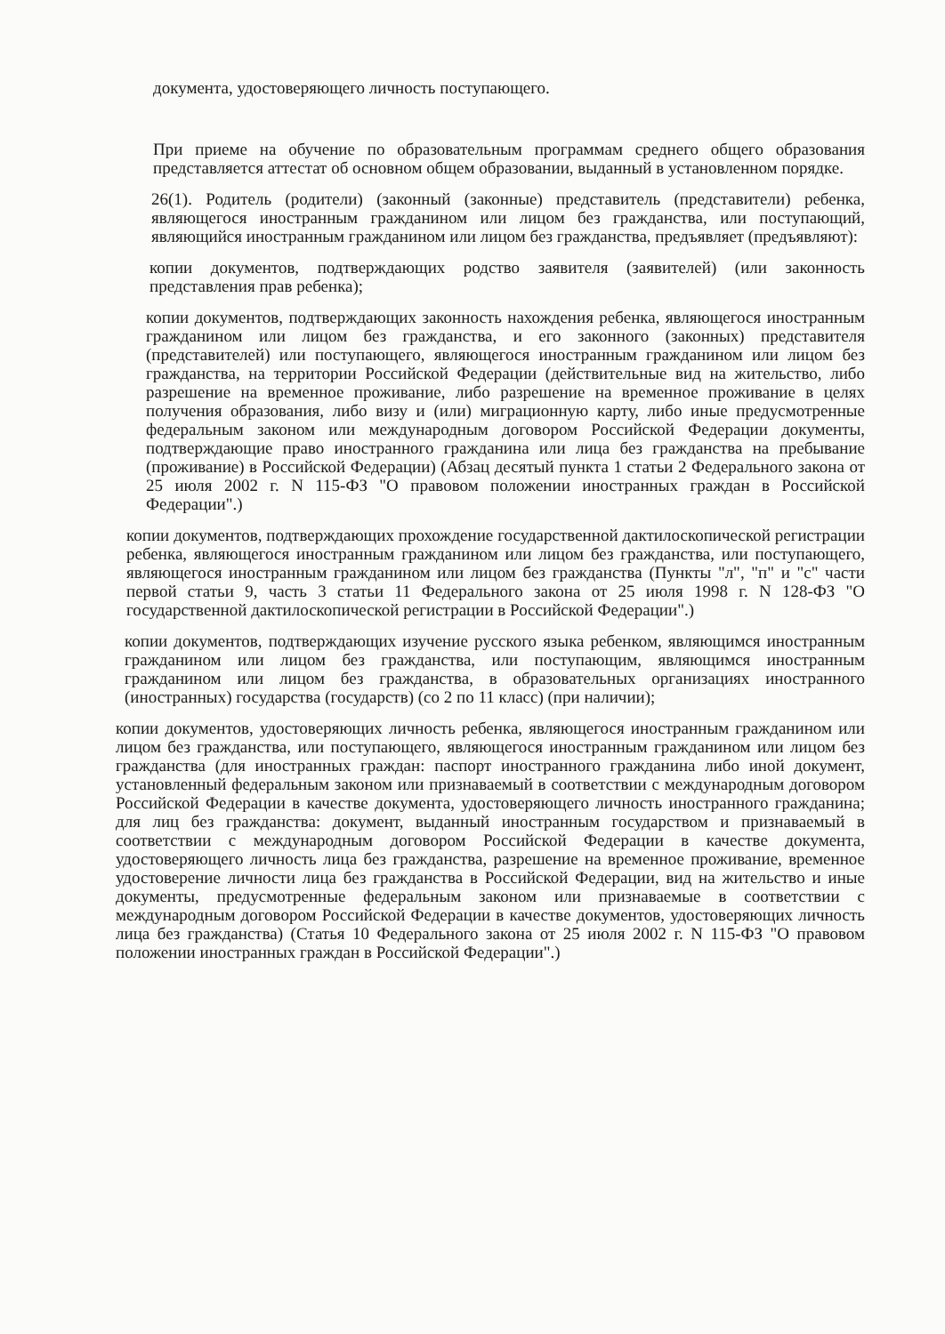документа, удостоверяющего личность поступающего.
При приеме на обучение по образовательным программам среднего общего образования представляется аттестат об основном общем образовании, выданный в установленном порядке.
26(1). Родитель (родители) (законный (законные) представитель (представители) ребенка, являющегося иностранным гражданином или лицом без гражданства, или поступающий, являющийся иностранным гражданином или лицом без гражданства, предъявляет (предъявляют):
копии документов, подтверждающих родство заявителя (заявителей) (или законность представления прав ребенка);
копии документов, подтверждающих законность нахождения ребенка, являющегося иностранным гражданином или лицом без гражданства, и его законного (законных) представителя (представителей) или поступающего, являющегося иностранным гражданином или лицом без гражданства, на территории Российской Федерации (действительные вид на жительство, либо разрешение на временное проживание, либо разрешение на временное проживание в целях получения образования, либо визу и (или) миграционную карту, либо иные предусмотренные федеральным законом или международным договором Российской Федерации документы, подтверждающие право иностранного гражданина или лица без гражданства на пребывание (проживание) в Российской Федерации) (Абзац десятый пункта 1 статьи 2 Федерального закона от 25 июля 2002 г. N 115-ФЗ "О правовом положении иностранных граждан в Российской Федерации".)
копии документов, подтверждающих прохождение государственной дактилоскопической регистрации ребенка, являющегося иностранным гражданином или лицом без гражданства, или поступающего, являющегося иностранным гражданином или лицом без гражданства (Пункты "л", "п" и "с" части первой статьи 9, часть 3 статьи 11 Федерального закона от 25 июля 1998 г. N 128-ФЗ "О государственной дактилоскопической регистрации в Российской Федерации".)
копии документов, подтверждающих изучение русского языка ребенком, являющимся иностранным гражданином или лицом без гражданства, или поступающим, являющимся иностранным гражданином или лицом без гражданства, в образовательных организациях иностранного (иностранных) государства (государств) (со 2 по 11 класс) (при наличии);
копии документов, удостоверяющих личность ребенка, являющегося иностранным гражданином или лицом без гражданства, или поступающего, являющегося иностранным гражданином или лицом без гражданства (для иностранных граждан: паспорт иностранного гражданина либо иной документ, установленный федеральным законом или признаваемый в соответствии с международным договором Российской Федерации в качестве документа, удостоверяющего личность иностранного гражданина; для лиц без гражданства: документ, выданный иностранным государством и признаваемый в соответствии с международным договором Российской Федерации в качестве документа, удостоверяющего личность лица без гражданства, разрешение на временное проживание, временное удостоверение личности лица без гражданства в Российской Федерации, вид на жительство и иные документы, предусмотренные федеральным законом или признаваемые в соответствии с международным договором Российской Федерации в качестве документов, удостоверяющих личность лица без гражданства) (Статья 10 Федерального закона от 25 июля 2002 г. N 115-ФЗ "О правовом положении иностранных граждан в Российской Федерации".)